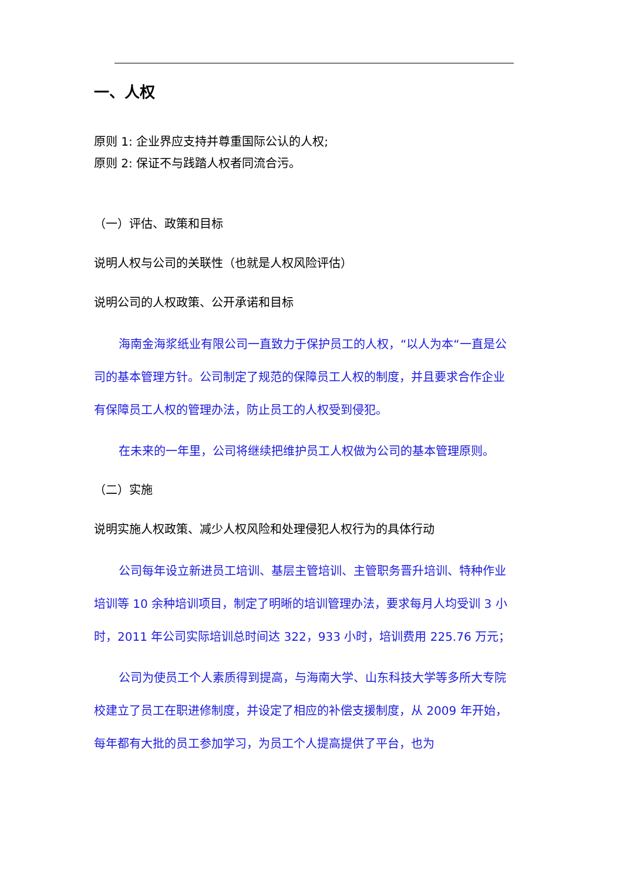一、人权
原则 1: 企业界应支持并尊重国际公认的人权;
原则 2: 保证不与践踏人权者同流合污。
（一）评估、政策和目标
说明人权与公司的关联性（也就是人权风险评估）
说明公司的人权政策、公开承诺和目标
海南金海浆纸业有限公司一直致力于保护员工的人权，“以人为本“一直是公司的基本管理方针。公司制定了规范的保障员工人权的制度，并且要求合作企业有保障员工人权的管理办法，防止员工的人权受到侵犯。
在未来的一年里，公司将继续把维护员工人权做为公司的基本管理原则。
（二）实施
说明实施人权政策、减少人权风险和处理侵犯人权行为的具体行动
公司每年设立新进员工培训、基层主管培训、主管职务晋升培训、特种作业培训等 10 余种培训项目，制定了明晰的培训管理办法，要求每月人均受训 3 小时，2011 年公司实际培训总时间达 322，933 小时，培训费用 225.76 万元；
公司为使员工个人素质得到提高，与海南大学、山东科技大学等多所大专院校建立了员工在职进修制度，并设定了相应的补偿支援制度，从 2009 年开始，每年都有大批的员工参加学习，为员工个人提高提供了平台，也为